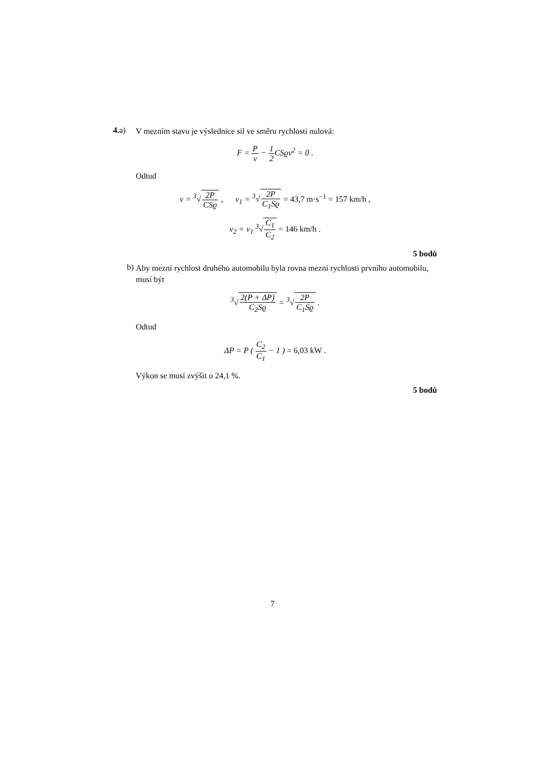4. a)
V mezním stavu je výslednice sil ve směru rychlosti nulová:
F = P v − 1 2 CSϱv<sup>2</sup> = 0 .
Odtud
v = <sup>3</sup>√2P CSϱ , v<sub>1</sub> = <sup>3</sup>√2P C<sub>1</sub>Sϱ = 43,7 m·s<sup>−1</sup> = 157 km/h ,
v<sub>2</sub> = v<sub>1</sub> <sup>3</sup>√C<sub>1</sub> C<sub>2</sub> = 146 km/h .
5 bodů
b)
Aby mezní rychlost druhého automobilu byla rovna mezní rychlosti prvního automobilu, musí být
<sup>3</sup>√2(P + ΔP) C<sub>2</sub>Sϱ = <sup>3</sup>√2P C<sub>1</sub>Sϱ .
Odtud
ΔP = P ( C<sub>2</sub> C<sub>1</sub> − 1 ) = 6,03 kW .
Výkon se musí zvýšit o 24,1 %.
5 bodů
7